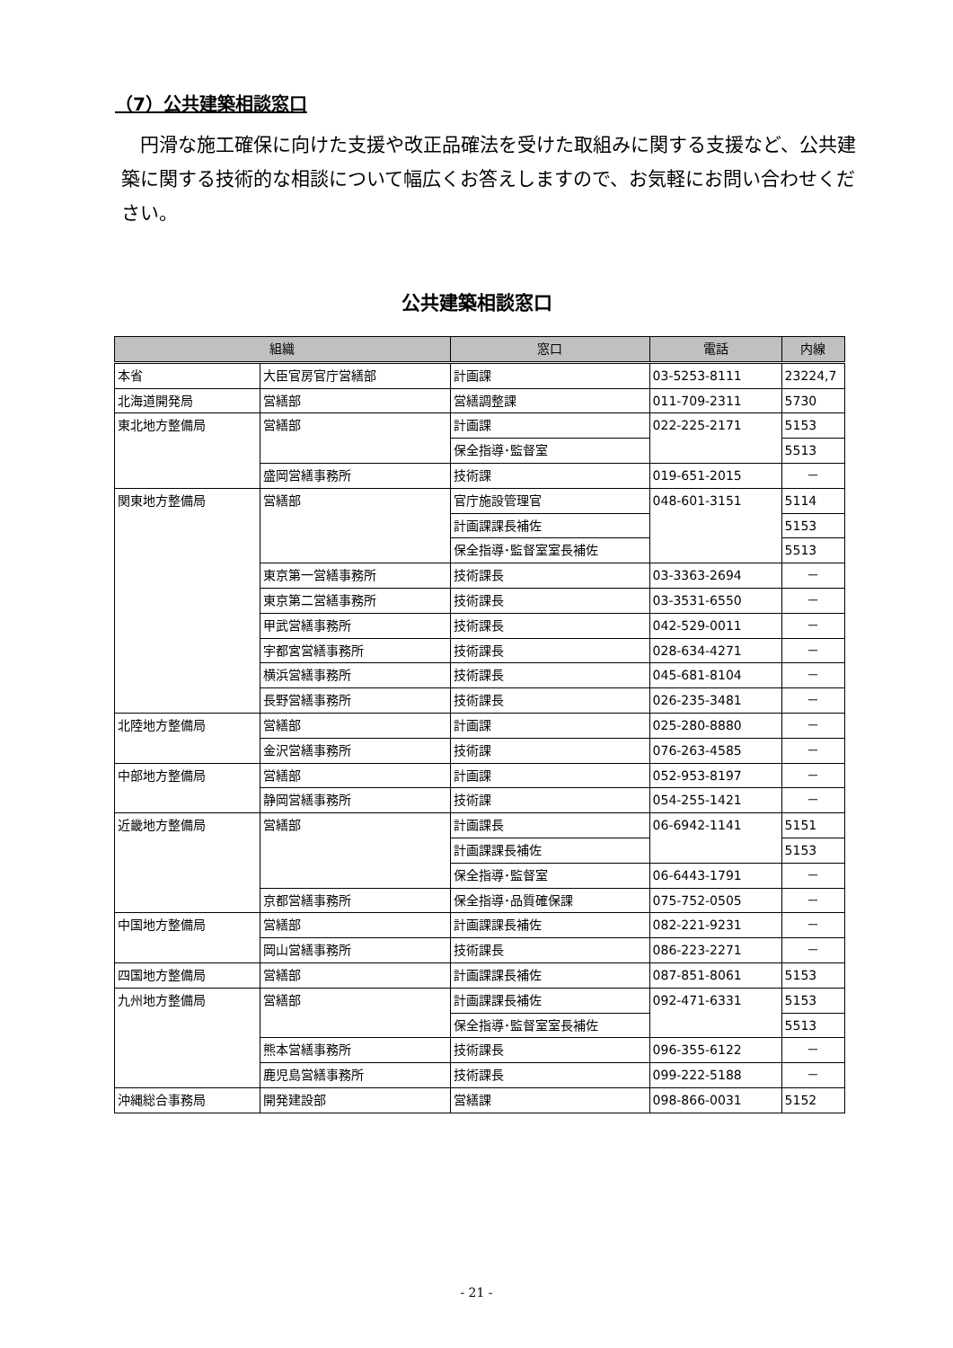（7）公共建築相談窓口
円滑な施工確保に向けた支援や改正品確法を受けた取組みに関する支援など、公共建築に関する技術的な相談について幅広くお答えしますので、お気軽にお問い合わせください。
公共建築相談窓口
| 組織 | | 窓口 | 電話 | 内線 |
| --- | --- | --- | --- | --- |
| 本省 | 大臣官房官庁営繕部 | 計画課 | 03-5253-8111 | 23224,7 |
| 北海道開発局 | 営繕部 | 営繕調整課 | 011-709-2311 | 5730 |
| 東北地方整備局 | 営繕部 | 計画課 | 022-225-2171 | 5153 |
| | | 保全指導･監督室 | | 5513 |
| | 盛岡営繕事務所 | 技術課 | 019-651-2015 | － |
| 関東地方整備局 | 営繕部 | 官庁施設管理官 | 048-601-3151 | 5114 |
| | | 計画課課長補佐 | | 5153 |
| | | 保全指導･監督室室長補佐 | | 5513 |
| | 東京第一営繕事務所 | 技術課長 | 03-3363-2694 | － |
| | 東京第二営繕事務所 | 技術課長 | 03-3531-6550 | － |
| | 甲武営繕事務所 | 技術課長 | 042-529-0011 | － |
| | 宇都宮営繕事務所 | 技術課長 | 028-634-4271 | － |
| | 横浜営繕事務所 | 技術課長 | 045-681-8104 | － |
| | 長野営繕事務所 | 技術課長 | 026-235-3481 | － |
| 北陸地方整備局 | 営繕部 | 計画課 | 025-280-8880 | － |
| | 金沢営繕事務所 | 技術課 | 076-263-4585 | － |
| 中部地方整備局 | 営繕部 | 計画課 | 052-953-8197 | － |
| | 静岡営繕事務所 | 技術課 | 054-255-1421 | － |
| 近畿地方整備局 | 営繕部 | 計画課長 | 06-6942-1141 | 5151 |
| | | 計画課課長補佐 | | 5153 |
| | | 保全指導･監督室 | 06-6443-1791 | － |
| | 京都営繕事務所 | 保全指導･品質確保課 | 075-752-0505 | － |
| 中国地方整備局 | 営繕部 | 計画課課長補佐 | 082-221-9231 | － |
| | 岡山営繕事務所 | 技術課長 | 086-223-2271 | － |
| 四国地方整備局 | 営繕部 | 計画課課長補佐 | 087-851-8061 | 5153 |
| 九州地方整備局 | 営繕部 | 計画課課長補佐 | 092-471-6331 | 5153 |
| | | 保全指導･監督室室長補佐 | | 5513 |
| | 熊本営繕事務所 | 技術課長 | 096-355-6122 | － |
| | 鹿児島営繕事務所 | 技術課長 | 099-222-5188 | － |
| 沖縄総合事務局 | 開発建設部 | 営繕課 | 098-866-0031 | 5152 |
- 21 -